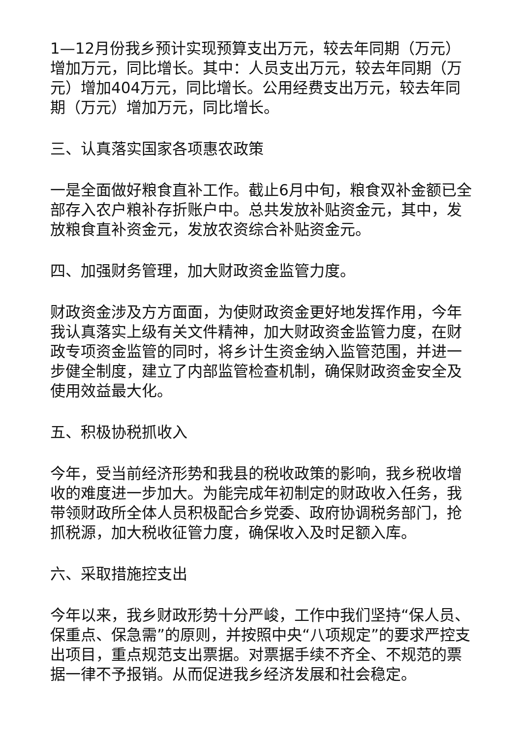1—12月份我乡预计实现预算支出万元，较去年同期（万元）增加万元，同比增长。其中：人员支出万元，较去年同期（万元）增加404万元，同比增长。公用经费支出万元，较去年同期（万元）增加万元，同比增长。
三、认真落实国家各项惠农政策
一是全面做好粮食直补工作。截止6月中旬，粮食双补金额已全部存入农户粮补存折账户中。总共发放补贴资金元，其中，发放粮食直补资金元，发放农资综合补贴资金元。
四、加强财务管理，加大财政资金监管力度。
财政资金涉及方方面面，为使财政资金更好地发挥作用，今年我认真落实上级有关文件精神，加大财政资金监管力度，在财政专项资金监管的同时，将乡计生资金纳入监管范围，并进一步健全制度，建立了内部监管检查机制，确保财政资金安全及使用效益最大化。
五、积极协税抓收入
今年，受当前经济形势和我县的税收政策的影响，我乡税收增收的难度进一步加大。为能完成年初制定的财政收入任务，我带领财政所全体人员积极配合乡党委、政府协调税务部门，抢抓税源，加大税收征管力度，确保收入及时足额入库。
六、采取措施控支出
今年以来，我乡财政形势十分严峻，工作中我们坚持“保人员、保重点、保急需”的原则，并按照中央“八项规定”的要求严控支出项目，重点规范支出票据。对票据手续不齐全、不规范的票据一律不予报销。从而促进我乡经济发展和社会稳定。